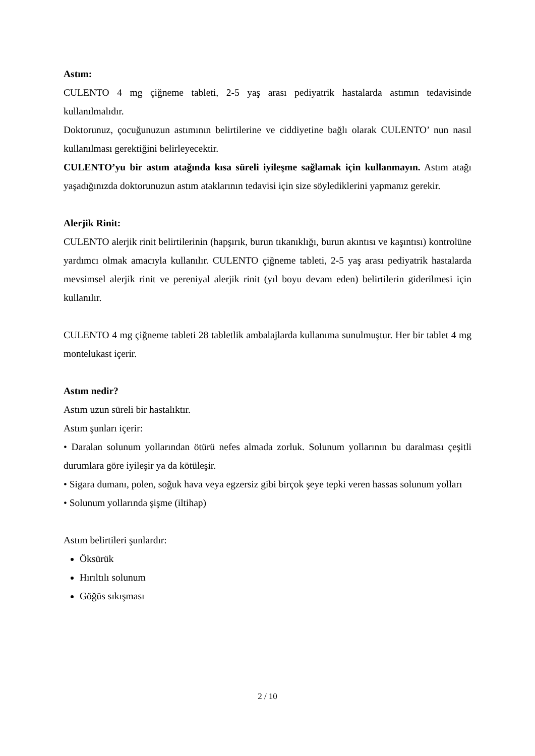Astım:
CULENTO 4 mg çiğneme tableti, 2-5 yaş arası pediyatrik hastalarda astımın tedavisinde kullanılmalıdır.
Doktorunuz, çocuğunuzun astımının belirtilerine ve ciddiyetine bağlı olarak CULENTO’ nun nasıl kullanılması gerektiğini belirleyecektir.
CULENTO’yu bir astım atağında kısa süreli iyileşme sağlamak için kullanmayın. Astım atağı yaşadığınızda doktorunuzun astım ataklarının tedavisi için size söylediklerini yapmanız gerekir.
Alerjik Rinit:
CULENTO alerjik rinit belirtilerinin (hapşırık, burun tıkanıklığı, burun akıntısı ve kaşıntısı) kontrolüne yardımcı olmak amacıyla kullanılır. CULENTO çiğneme tableti, 2-5 yaş arası pediyatrik hastalarda mevsimsel alerjik rinit ve pereniyal alerjik rinit (yıl boyu devam eden) belirtilerin giderilmesi için kullanılır.
CULENTO 4 mg çiğneme tableti 28 tabletlik ambalajlarda kullanıma sunulmuştur. Her bir tablet 4 mg montelukast içerir.
Astım nedir?
Astım uzun süreli bir hastalıktır.
Astım şunları içerir:
• Daralan solunum yollarından ötürü nefes almada zorluk. Solunum yollarının bu daralması çeşitli durumlara göre iyileşir ya da kötüleşir.
• Sigara dumanı, polen, soğuk hava veya egzersiz gibi birçok şeye tepki veren hassas solunum yolları
• Solunum yollarında şişme (iltihap)
Astım belirtileri şunlardır:
Öksürük
Hırıltılı solunum
Göğüs sıkışması
2 / 10